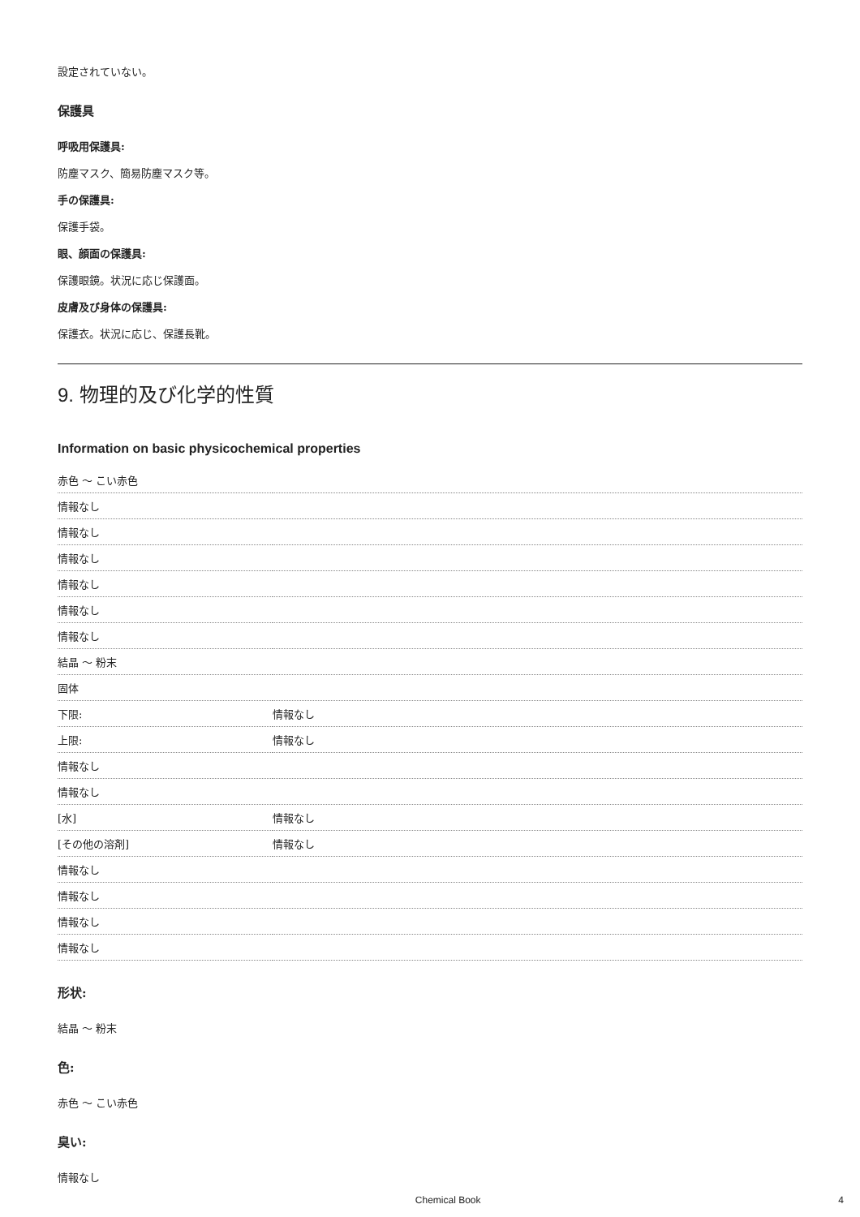設定されていない。
保護具
呼吸用保護具:
防塵マスク、簡易防塵マスク等。
手の保護具:
保護手袋。
眼、顔面の保護具:
保護眼鏡。状況に応じ保護面。
皮膚及び身体の保護具:
保護衣。状況に応じ、保護長靴。
9. 物理的及び化学的性質
Information on basic physicochemical properties
| 赤色 ～ こい赤色 | |
| 情報なし | |
| 情報なし | |
| 情報なし | |
| 情報なし | |
| 情報なし | |
| 情報なし | |
| 結晶 ～ 粉末 | |
| 固体 | |
| 下限: | 情報なし |
| 上限: | 情報なし |
| 情報なし | |
| 情報なし | |
| [水] | 情報なし |
| [その他の溶剤] | 情報なし |
| 情報なし | |
| 情報なし | |
| 情報なし | |
| 情報なし | |
形状:
結晶 ～ 粉末
色:
赤色 ～ こい赤色
臭い:
情報なし
Chemical Book 4